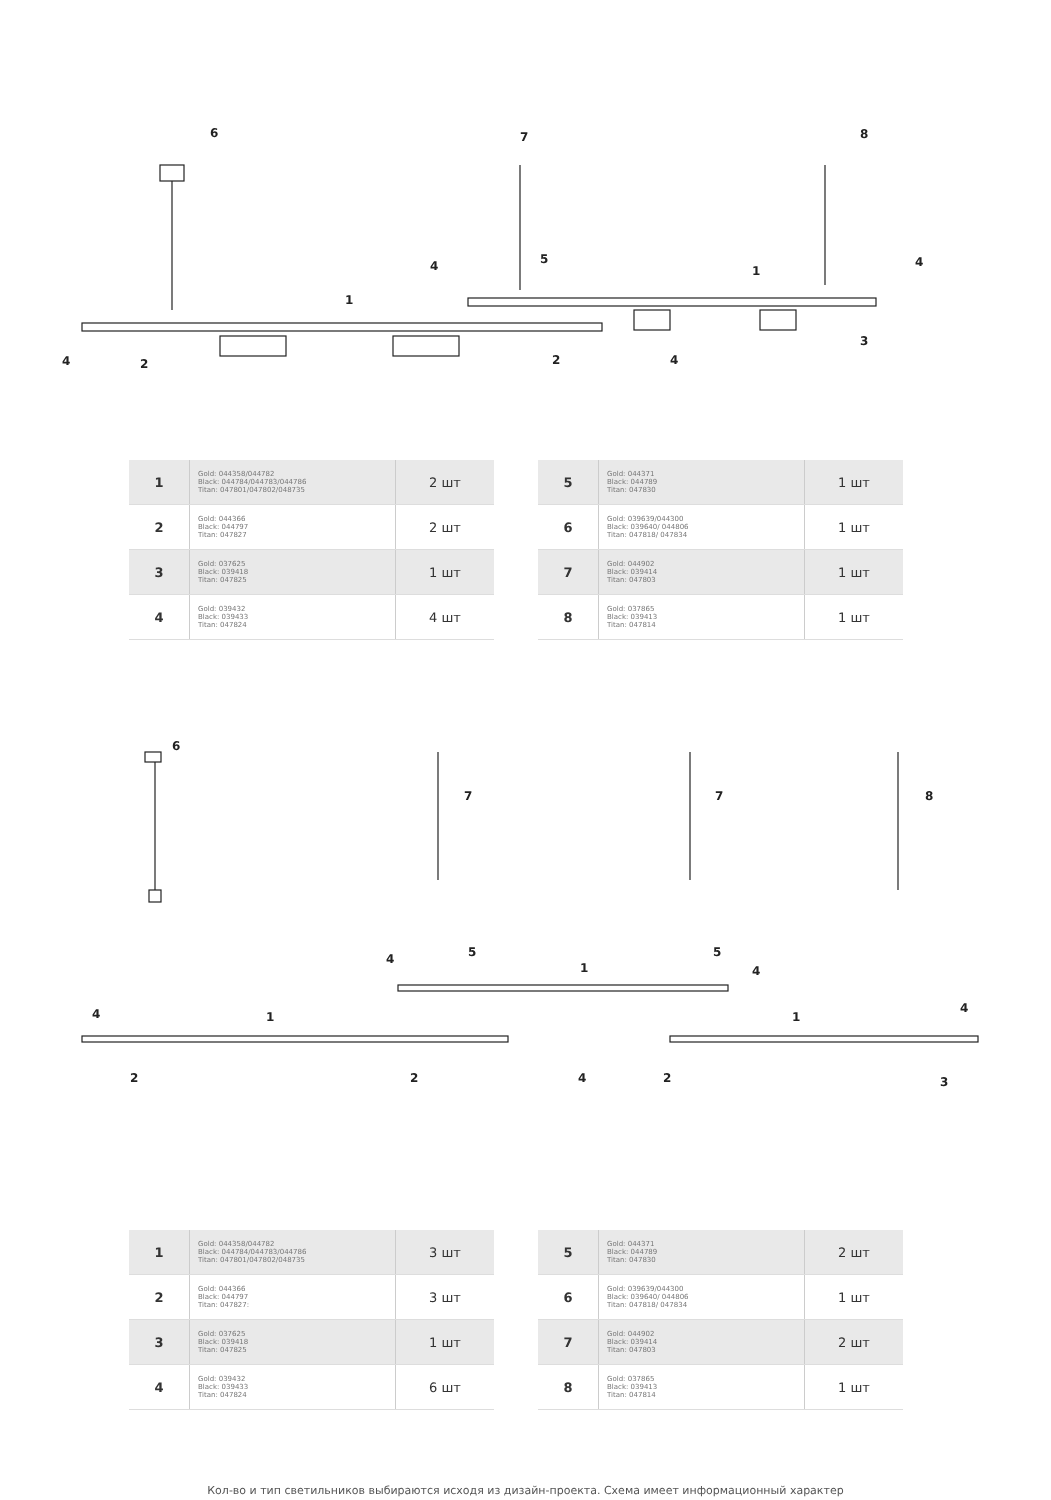6
7
8
1
1
4
2
2
4
4
4
5
3
| 1 | Gold: 044358/044782 Black: 044784/044783/044786 Titan: 047801/047802/048735 | 2 шт |
| 2 | Gold: 044366 Black: 044797 Titan: 047827 | 2 шт |
| 3 | Gold: 037625 Black: 039418 Titan: 047825 | 1 шт |
| 4 | Gold: 039432 Black: 039433 Titan: 047824 | 4 шт |
| 5 | Gold: 044371 Black: 044789 Titan: 047830 | 1 шт |
| 6 | Gold: 039639/044300 Black: 039640/ 044806 Titan: 047818/ 047834 | 1 шт |
| 7 | Gold: 044902 Black: 039414 Titan: 047803 | 1 шт |
| 8 | Gold: 037865 Black: 039413 Titan: 047814 | 1 шт |
6
7
7
8
4
5
1
5
4
4
1
2
2
4
2
1
4
3
| 1 | Gold: 044358/044782 Black: 044784/044783/044786 Titan: 047801/047802/048735 | 3 шт |
| 2 | Gold: 044366 Black: 044797 Titan: 047827: | 3 шт |
| 3 | Gold: 037625 Black: 039418 Titan: 047825 | 1 шт |
| 4 | Gold: 039432 Black: 039433 Titan: 047824 | 6 шт |
| 5 | Gold: 044371 Black: 044789 Titan: 047830 | 2 шт |
| 6 | Gold: 039639/044300 Black: 039640/ 044806 Titan: 047818/ 047834 | 1 шт |
| 7 | Gold: 044902 Black: 039414 Titan: 047803 | 2 шт |
| 8 | Gold: 037865 Black: 039413 Titan: 047814 | 1 шт |
Кол-во и тип светильников выбираются исходя из дизайн-проекта. Схема имеет информационный характер